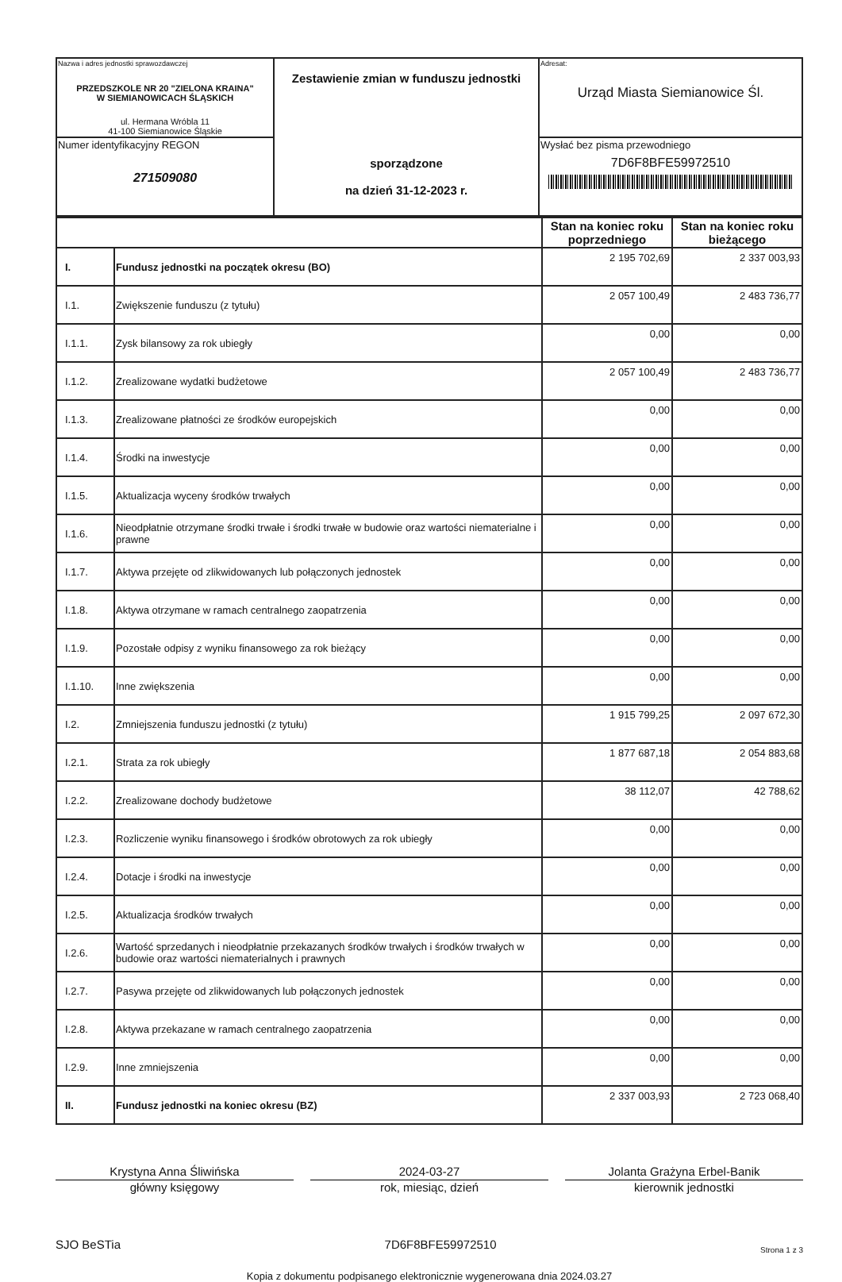| Nazwa i adres jednostki sprawozdawczej PRZEDSZKOLE NR 20 "ZIELONA KRAINA" W SIEMIANOWICACH ŚLĄSKICH ul. Hermana Wróbla 11 41-100 Siemianowice Śląskie | Zestawienie zmian w funduszu jednostki sporządzone na dzień 31-12-2023 r. | Adresat: Urząd Miasta Siemianowice Śl. |
| Numer identyfikacyjny REGON 271509080 | | Wysłać bez pisma przewodniego 7D6F8BFE59972510 |
| | | Stan na koniec roku poprzedniego | Stan na koniec roku bieżącego |
| --- | --- | --- | --- |
| I. | Fundusz jednostki na początek okresu (BO) | 2 195 702,69 | 2 337 003,93 |
| I.1. | Zwiększenie funduszu (z tytułu) | 2 057 100,49 | 2 483 736,77 |
| I.1.1. | Zysk bilansowy za rok ubiegły | 0,00 | 0,00 |
| I.1.2. | Zrealizowane wydatki budżetowe | 2 057 100,49 | 2 483 736,77 |
| I.1.3. | Zrealizowane płatności ze środków europejskich | 0,00 | 0,00 |
| I.1.4. | Środki na inwestycje | 0,00 | 0,00 |
| I.1.5. | Aktualizacja wyceny środków trwałych | 0,00 | 0,00 |
| I.1.6. | Nieodpłatnie otrzymane środki trwałe i środki trwałe w budowie oraz wartości niematerialne i prawne | 0,00 | 0,00 |
| I.1.7. | Aktywa przejęte od zlikwidowanych lub połączonych jednostek | 0,00 | 0,00 |
| I.1.8. | Aktywa otrzymane w ramach centralnego zaopatrzenia | 0,00 | 0,00 |
| I.1.9. | Pozostałe odpisy z wyniku finansowego za rok bieżący | 0,00 | 0,00 |
| I.1.10. | Inne zwiększenia | 0,00 | 0,00 |
| I.2. | Zmniejszenia funduszu jednostki (z tytułu) | 1 915 799,25 | 2 097 672,30 |
| I.2.1. | Strata za rok ubiegły | 1 877 687,18 | 2 054 883,68 |
| I.2.2. | Zrealizowane dochody budżetowe | 38 112,07 | 42 788,62 |
| I.2.3. | Rozliczenie wyniku finansowego i środków obrotowych za rok ubiegły | 0,00 | 0,00 |
| I.2.4. | Dotacje i środki na inwestycje | 0,00 | 0,00 |
| I.2.5. | Aktualizacja środków trwałych | 0,00 | 0,00 |
| I.2.6. | Wartość sprzedanych i nieodpłatnie przekazanych środków trwałych i środków trwałych w budowie oraz wartości niematerialnych i prawnych | 0,00 | 0,00 |
| I.2.7. | Pasywa przejęte od zlikwidowanych lub połączonych jednostek | 0,00 | 0,00 |
| I.2.8. | Aktywa przekazane w ramach centralnego zaopatrzenia | 0,00 | 0,00 |
| I.2.9. | Inne zmniejszenia | 0,00 | 0,00 |
| II. | Fundusz jednostki na koniec okresu (BZ) | 2 337 003,93 | 2 723 068,40 |
Krystyna Anna Śliwińska
główny księgowy
2024-03-27
rok, miesiąc, dzień
Jolanta Grażyna Erbel-Banik
kierownik jednostki
SJO BeSTia 7D6F8BFE59972510 Strona 1 z 3
Kopia z dokumentu podpisanego elektronicznie wygenerowana dnia 2024.03.27